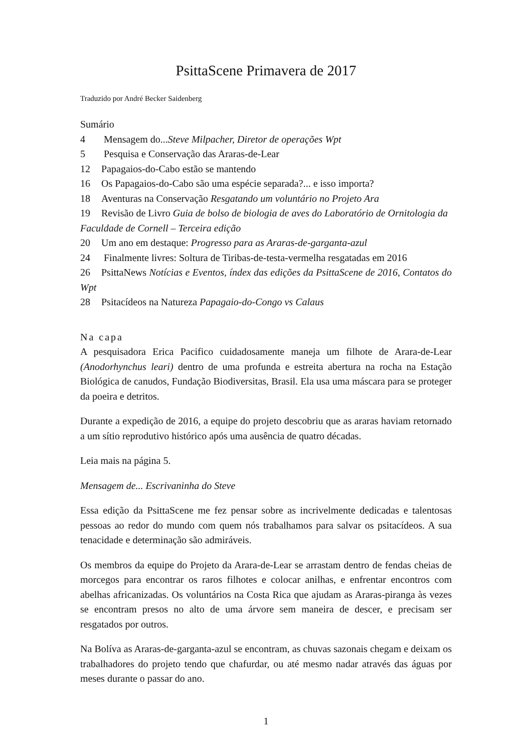PsittaScene Primavera de 2017
Traduzido por André Becker Saidenberg
Sumário
4 Mensagem do...Steve Milpacher, Diretor de operações Wpt
5 Pesquisa e Conservação das Araras-de-Lear
12 Papagaios-do-Cabo estão se mantendo
16 Os Papagaios-do-Cabo são uma espécie separada?... e isso importa?
18 Aventuras na Conservação Resgatando um voluntário no Projeto Ara
19 Revisão de Livro Guia de bolso de biologia de aves do Laboratório de Ornitologia da Faculdade de Cornell – Terceira edição
20 Um ano em destaque: Progresso para as Araras-de-garganta-azul
24 Finalmente livres: Soltura de Tiribas-de-testa-vermelha resgatadas em 2016
26 PsittaNews Notícias e Eventos, índex das edições da PsittaScene de 2016, Contatos do Wpt
28 Psitacídeos na Natureza Papagaio-do-Congo vs Calaus
Na capa
A pesquisadora Erica Pacifico cuidadosamente maneja um filhote de Arara-de-Lear (Anodorhynchus leari) dentro de uma profunda e estreita abertura na rocha na Estação Biológica de canudos, Fundação Biodiversitas, Brasil. Ela usa uma máscara para se proteger da poeira e detritos.
Durante a expedição de 2016, a equipe do projeto descobriu que as araras haviam retornado a um sítio reprodutivo histórico após uma ausência de quatro décadas.
Leia mais na página 5.
Mensagem de... Escrivaninha do Steve
Essa edição da PsittaScene me fez pensar sobre as incrivelmente dedicadas e talentosas pessoas ao redor do mundo com quem nós trabalhamos para salvar os psitacídeos. A sua tenacidade e determinação são admiráveis.
Os membros da equipe do Projeto da Arara-de-Lear se arrastam dentro de fendas cheias de morcegos para encontrar os raros filhotes e colocar anilhas, e enfrentar encontros com abelhas africanizadas. Os voluntários na Costa Rica que ajudam as Araras-piranga às vezes se encontram presos no alto de uma árvore sem maneira de descer, e precisam ser resgatados por outros.
Na Bolíva as Araras-de-garganta-azul se encontram, as chuvas sazonais chegam e deixam os trabalhadores do projeto tendo que chafurdar, ou até mesmo nadar através das águas por meses durante o passar do ano.
1